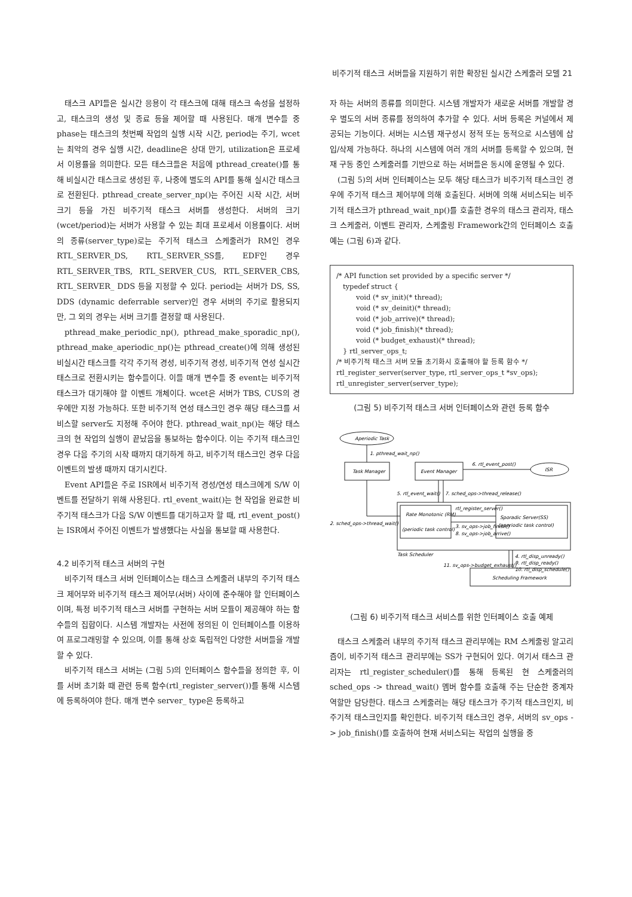비주기적 태스크 서버들을 지원하기 위한 확장된 실시간 스케줄러 모델 21
태스크 API들은 실시간 응용이 각 태스크에 대해 태스크 속성을 설정하고, 태스크의 생성 및 종료 등을 제어할 때 사용된다. 매개 변수들 중 phase는 태스크의 첫번째 작업의 실행 시작 시간, period는 주기, wcet는 최악의 경우 실행 시간, deadline은 상대 만기, utilization은 프로세서 이용률을 의미한다. 모든 태스크들은 처음에 pthread_create()를 통해 비실시간 태스크로 생성된 후, 나중에 별도의 API를 통해 실시간 태스크로 전환된다. pthread_create_server_np()는 주어진 시작 시간, 서버 크기 등을 가진 비주기적 태스크 서버를 생성한다. 서버의 크기(wcet/period)는 서버가 사용할 수 있는 최대 프로세서 이용률이다. 서버의 종류(server_type)로는 주기적 태스크 스케줄러가 RM인 경우 RTL_SERVER_DS, RTL_SERVER_SS를, EDF인 경우RTL_SERVER_TBS, RTL_SERVER_CUS, RTL_SERVER_CBS, RTL_SERVER_ DDS 등을 지정할 수 있다. period는 서버가 DS, SS, DDS (dynamic deferrable server)인 경우 서버의 주기로 활용되지만, 그 외의 경우는 서버 크기를 결정할 때 사용된다.
pthread_make_periodic_np(), pthread_make_sporadic_np(), pthread_make_aperiodic_np()는 pthread_create()에 의해 생성된 비실시간 태스크를 각각 주기적 경성, 비주기적 경성, 비주기적 연성 실시간 태스크로 전환시키는 함수들이다. 이들 매개 변수들 중 event는 비주기적 태스크가 대기해야 할 이벤트 개체이다. wcet은 서버가 TBS, CUS의 경우에만 지정 가능하다. 또한 비주기적 연성 태스크인 경우 해당 태스크를 서비스할 server도 지정해 주어야 한다. pthread_wait_np()는 해당 태스크의 현 작업의 실행이 끝났음을 통보하는 함수이다. 이는 주기적 태스크인 경우 다음 주기의 시작 때까지 대기하게 하고, 비주기적 태스크인 경우 다음 이벤트의 발생 때까지 대기시킨다.
Event API들은 주로 ISR에서 비주기적 경성/연성 태스크에게 S/W 이벤트를 전달하기 위해 사용된다. rtl_event_wait()는 현 작업을 완료한 비주기적 태스크가 다음 S/W 이벤트를 대기하고자 할 때, rtl_event_post()는 ISR에서 주어진 이벤트가 발생했다는 사실을 통보할 때 사용한다.
4.2 비주기적 태스크 서버의 구현
비주기적 태스크 서버 인터페이스는 태스크 스케줄러 내부의 주기적 태스크 제어부와 비주기적 태스크 제어부(서버) 사이에 준수해야 할 인터페이스이며, 특정 비주기적 태스크 서버를 구현하는 서버 모듈이 제공해야 하는 함수들의 집합이다. 시스템 개발자는 사전에 정의된 이 인터페이스를 이용하여 프로그래밍할 수 있으며, 이를 통해 상호 독립적인 다양한 서버들을 개발할 수 있다.
비주기적 태스크 서버는 (그림 5)의 인터페이스 함수들을 정의한 후, 이를 서버 초기화 때 관련 등록 함수(rtl_register_server())를 통해 시스템에 등록하여야 한다. 매개 변수 server_ type은 등록하고
자 하는 서버의 종류를 의미한다. 시스템 개발자가 새로운 서버를 개발할 경우 별도의 서버 종류를 정의하여 추가할 수 있다. 서버 등록은 커널에서 제공되는 기능이다. 서버는 시스템 재구성시 정적 또는 동적으로 시스템에 삽입/삭제 가능하다. 하나의 시스템에 여러 개의 서버를 등록할 수 있으며, 현재 구동 중인 스케줄러를 기반으로 하는 서버들은 동시에 운영될 수 있다.
(그림 5)의 서버 인터페이스는 모두 해당 태스크가 비주기적 태스크인 경우에 주기적 태스크 제어부에 의해 호출된다. 서버에 의해 서비스되는 비주기적 태스크가 pthread_wait_np()를 호출한 경우의 태스크 관리자, 태스크 스케줄러, 이벤트 관리자, 스케줄링 Framework간의 인터페이스 호출 예는 (그림 6)과 같다.
/* API function set provided by a specific server */
typedef struct {
void (* sv_init)(* thread);
void (* sv_deinit)(* thread);
void (* job_arrive)(* thread);
void (* job_finish)(* thread);
void (* budget_exhaust)(* thread);
} rtl_server_ops_t;
/* 비주기적 태스크 서버 모듈 초기화시 호출해야 할 등록 함수 */
rtl_register_server(server_type, rtl_server_ops_t *sv_ops);
rtl_unregister_server(server_type);
(그림 5) 비주기적 태스크 서버 인터페이스와 관련 등록 함수
Aperiodic Task
1. pthread_wait_np()
Task Manager
Event Manager
6. rtl_event_post()
ISR
5. rtl_event_wait()
7. sched_ops->thread_release()
rtl_register_server()
2. sched_ops->thread_wait()
Rate Monotonic (RM)
(periodic task control)
3. sv_ops->job_finish()
8. sv_ops->job_arrive()
Sporadic Server(SS)
(aperiodic task control)
Task Scheduler
4. rtl_disp_unready()
9. rtl_disp_ready()
10. rtl_disp_schedule()
11. sv_ops->budget_exhaust()
Scheduling Framework
(그림 6) 비주기적 태스크 서비스를 위한 인터페이스 호출 예제
태스크 스케줄러 내부의 주기적 태스크 관리부에는 RM 스케줄링 알고리즘이, 비주기적 태스크 관리부에는 SS가 구현되어 있다. 여기서 태스크 관리자는 rtl_register_scheduler()를 통해 등록된 현 스케줄러의 sched_ops -> thread_wait() 멤버 함수를 호출해 주는 단순한 중계자 역할만 담당한다. 태스크 스케줄러는 해당 태스크가 주기적 태스크인지, 비주기적 태스크인지를 확인한다. 비주기적 태스크인 경우, 서버의 sv_ops -> job_finish()를 호출하여 현재 서비스되는 작업의 실행을 중